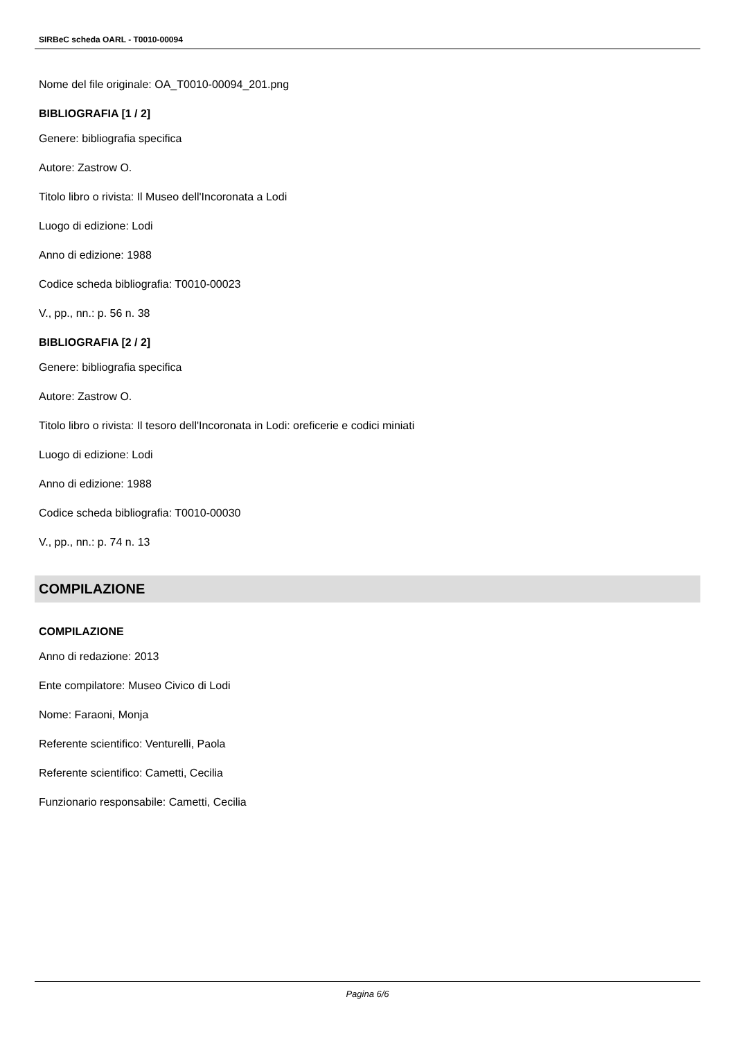SIRBeC scheda OARL - T0010-00094
Nome del file originale: OA_T0010-00094_201.png
BIBLIOGRAFIA [1 / 2]
Genere: bibliografia specifica
Autore: Zastrow O.
Titolo libro o rivista: Il Museo dell'Incoronata a Lodi
Luogo di edizione: Lodi
Anno di edizione: 1988
Codice scheda bibliografia: T0010-00023
V., pp., nn.: p. 56 n. 38
BIBLIOGRAFIA [2 / 2]
Genere: bibliografia specifica
Autore: Zastrow O.
Titolo libro o rivista: Il tesoro dell'Incoronata in Lodi: oreficerie e codici miniati
Luogo di edizione: Lodi
Anno di edizione: 1988
Codice scheda bibliografia: T0010-00030
V., pp., nn.: p. 74 n. 13
COMPILAZIONE
COMPILAZIONE
Anno di redazione: 2013
Ente compilatore: Museo Civico di Lodi
Nome: Faraoni, Monja
Referente scientifico: Venturelli, Paola
Referente scientifico: Cametti, Cecilia
Funzionario responsabile: Cametti, Cecilia
Pagina 6/6